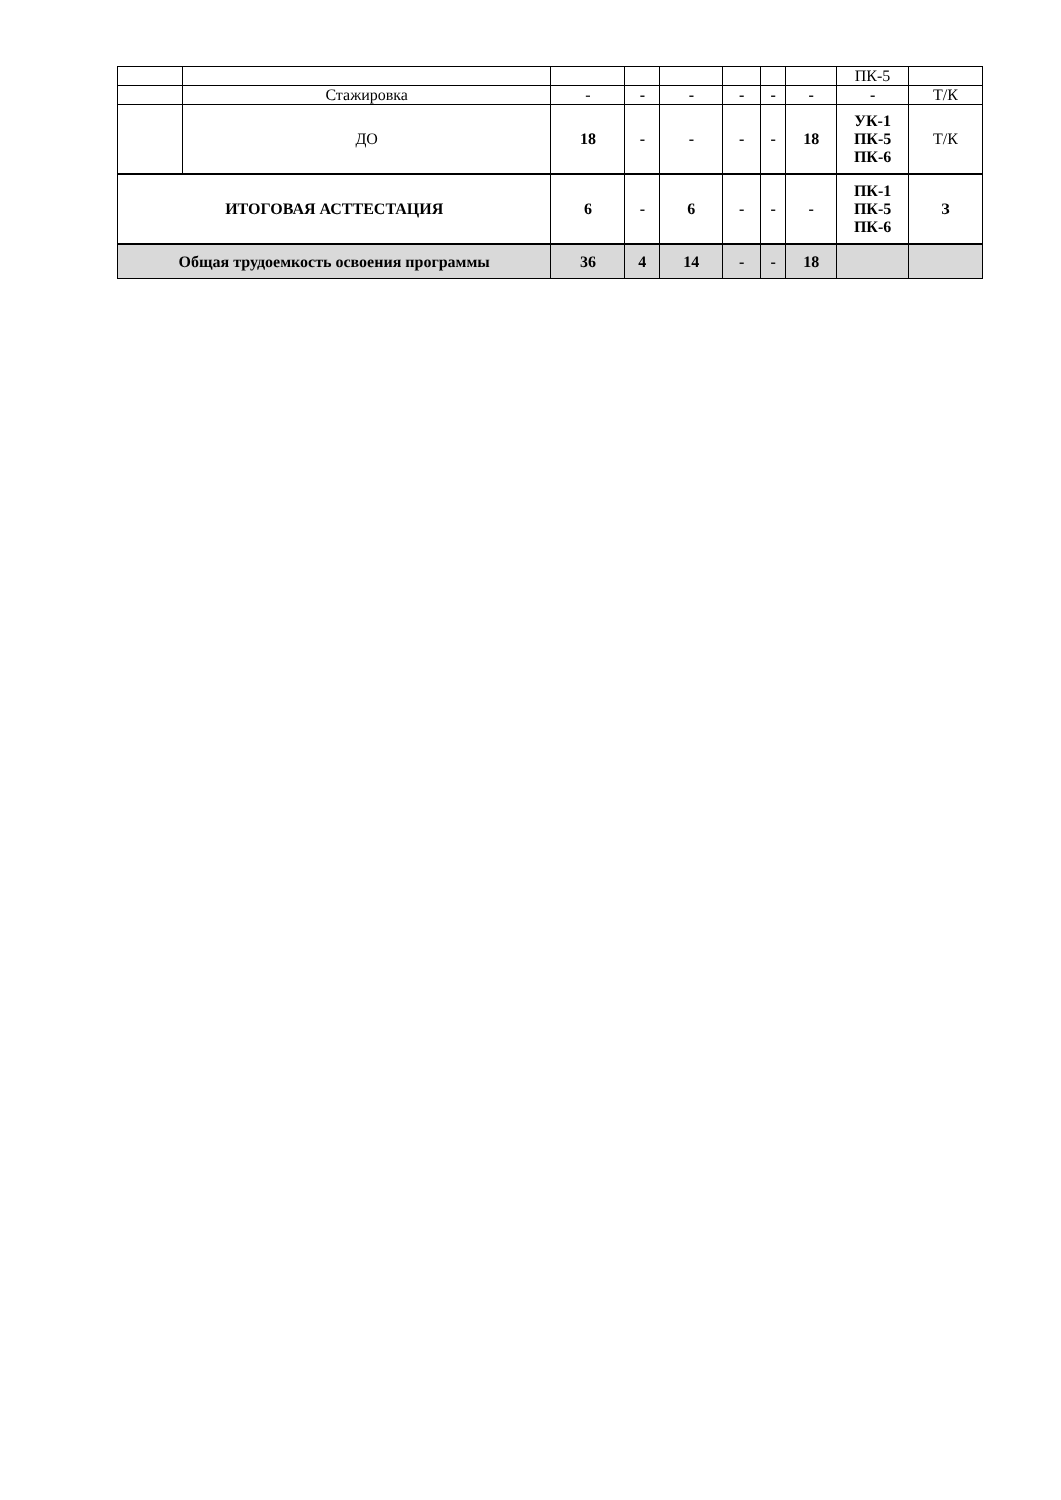| | | | | | | | | ПК-5 | |
| | Стажировка | - | - | - | - | - | - | - | Т/К |
| | ДО | 18 | - | - | - | - | 18 | УК-1 ПК-5 ПК-6 | Т/К |
| ИТОГОВАЯ АСТТЕСТАЦИЯ | | 6 | - | 6 | - | - | - | ПК-1 ПК-5 ПК-6 | З |
| Общая трудоемкость освоения программы | | 36 | 4 | 14 | - | - | 18 | | |